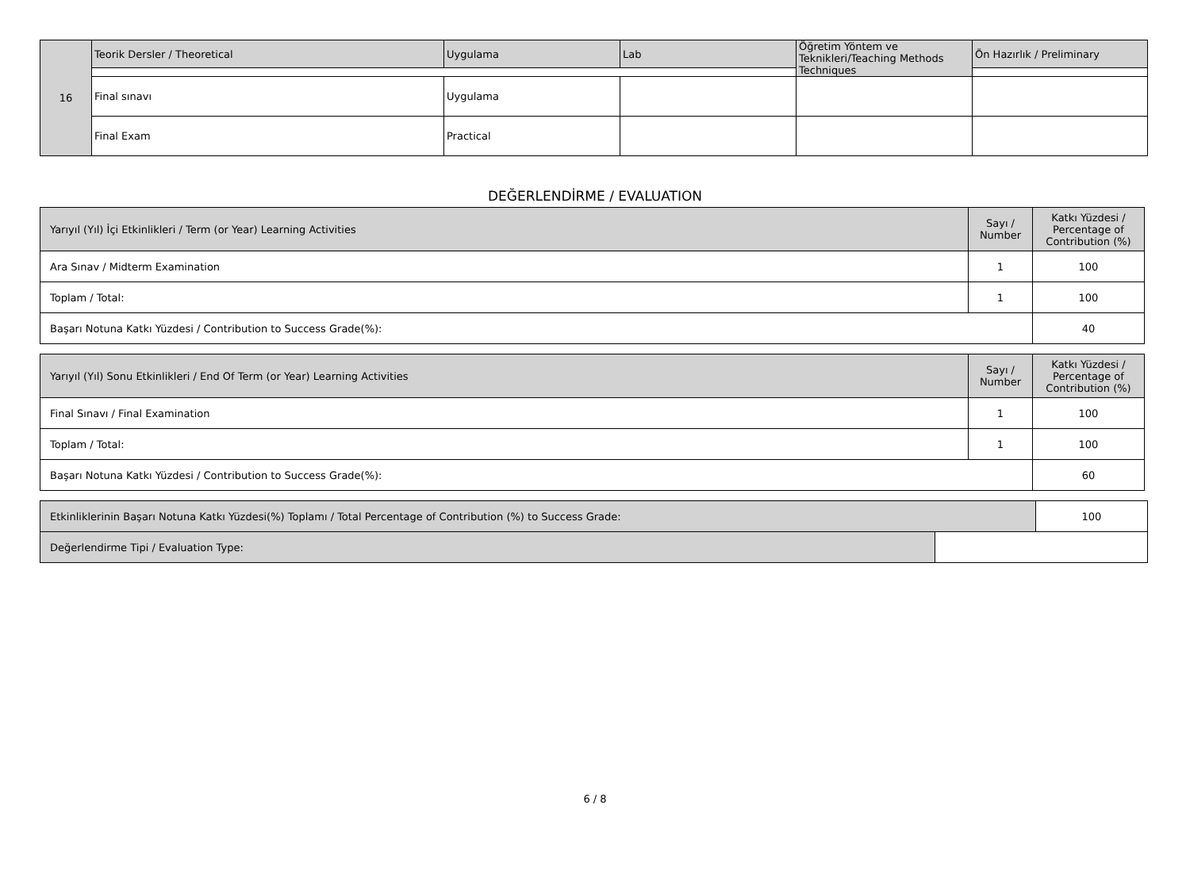| 16 | Teorik Dersler / Theoretical | Uygulama | Lab | Öğretim Yöntem ve Teknikleri/Teaching Methods Techniques | Ön Hazırlık / Preliminary |
| | Final sınavı | Uygulama | | | |
| | Final Exam | Practical | | | |
DEĞERLENDİRME / EVALUATION
| Yarıyıl (Yıl) İçi Etkinlikleri / Term (or Year) Learning Activities | Sayı / Number | Katkı Yüzdesi / Percentage of Contribution (%) |
| Ara Sınav / Midterm Examination | 1 | 100 |
| Toplam / Total: | 1 | 100 |
| Başarı Notuna Katkı Yüzdesi / Contribution to Success Grade(%): | | 40 |
| Yarıyıl (Yıl) Sonu Etkinlikleri / End Of Term (or Year) Learning Activities | Sayı / Number | Katkı Yüzdesi / Percentage of Contribution (%) |
| Final Sınavı / Final Examination | 1 | 100 |
| Toplam / Total: | 1 | 100 |
| Başarı Notuna Katkı Yüzdesi / Contribution to Success Grade(%): | | 60 |
| Etkinliklerinin Başarı Notuna Katkı Yüzdesi(%) Toplamı / Total Percentage of Contribution (%) to Success Grade: | | 100 |
| Değerlendirme Tipi / Evaluation Type: | | |
6 / 8